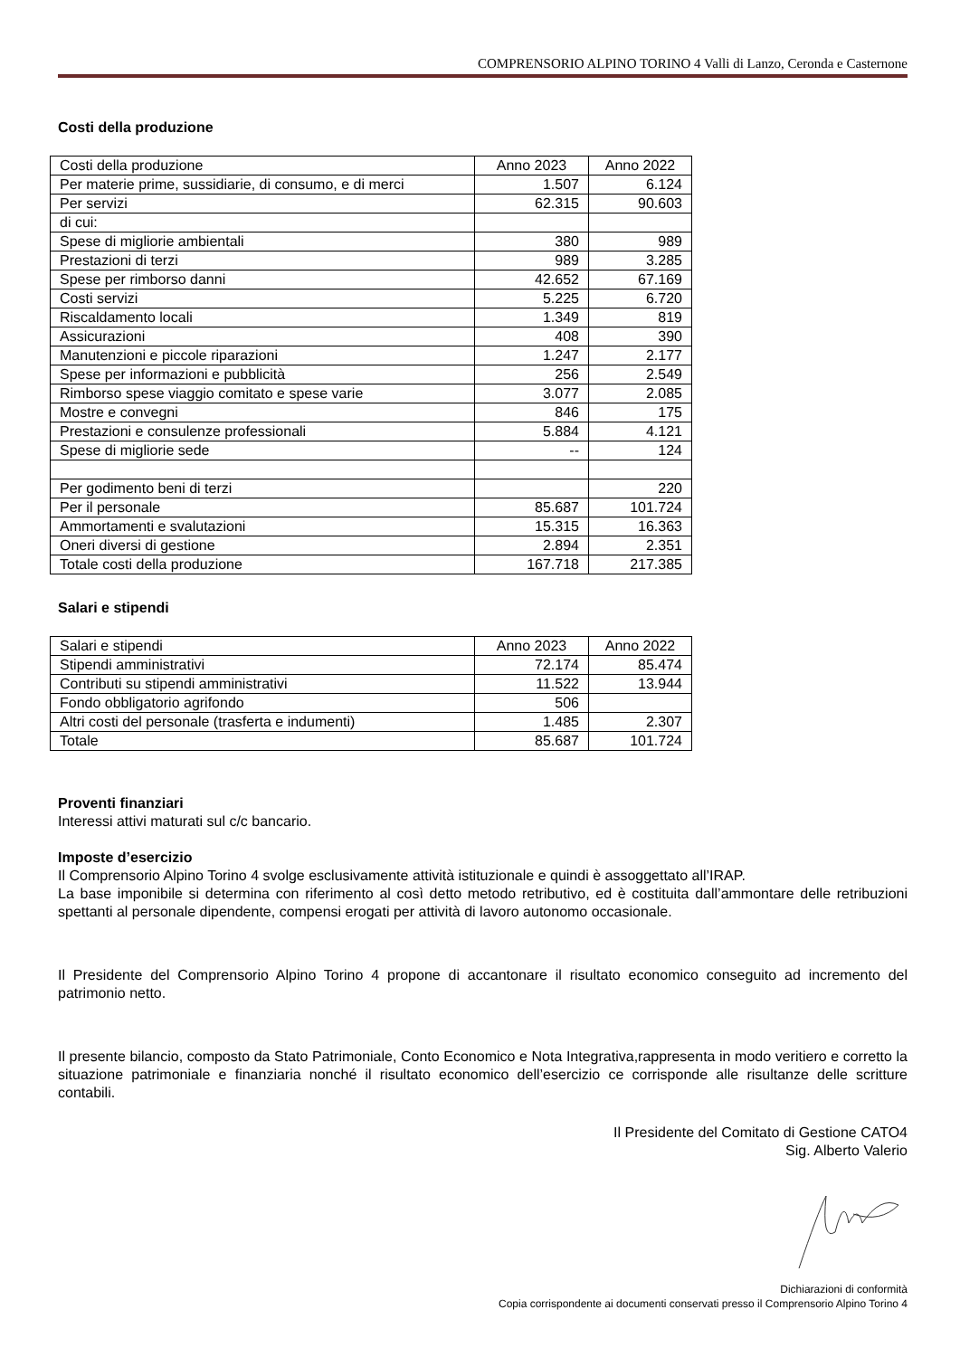COMPRENSORIO ALPINO TORINO 4 Valli di Lanzo, Ceronda e Casternone
Costi della produzione
| Costi della produzione | Anno 2023 | Anno 2022 |
| Per materie prime, sussidiarie, di consumo, e di merci | 1.507 | 6.124 |
| Per servizi | 62.315 | 90.603 |
| di cui: | | |
| Spese di migliorie ambientali | 380 | 989 |
| Prestazioni di terzi | 989 | 3.285 |
| Spese per rimborso danni | 42.652 | 67.169 |
| Costi servizi | 5.225 | 6.720 |
| Riscaldamento locali | 1.349 | 819 |
| Assicurazioni | 408 | 390 |
| Manutenzioni e piccole riparazioni | 1.247 | 2.177 |
| Spese per informazioni e pubblicità | 256 | 2.549 |
| Rimborso spese viaggio comitato e spese varie | 3.077 | 2.085 |
| Mostre e convegni | 846 | 175 |
| Prestazioni e consulenze professionali | 5.884 | 4.121 |
| Spese di migliorie sede | -- | 124 |
| Per godimento beni di terzi | | 220 |
| Per il personale | 85.687 | 101.724 |
| Ammortamenti e svalutazioni | 15.315 | 16.363 |
| Oneri diversi di gestione | 2.894 | 2.351 |
| Totale costi della produzione | 167.718 | 217.385 |
Salari e stipendi
| Salari e stipendi | Anno 2023 | Anno 2022 |
| Stipendi amministrativi | 72.174 | 85.474 |
| Contributi su stipendi amministrativi | 11.522 | 13.944 |
| Fondo obbligatorio agrifondo | 506 | |
| Altri costi del personale (trasferta e indumenti) | 1.485 | 2.307 |
| Totale | 85.687 | 101.724 |
Proventi finanziari
Interessi attivi maturati sul c/c bancario.
Imposte d’esercizio
Il Comprensorio Alpino Torino 4 svolge esclusivamente attività istituzionale e quindi è assoggettato all’IRAP.
La base imponibile si determina con riferimento al così detto metodo retributivo, ed è costituita dall’ammontare delle retribuzioni spettanti al personale dipendente, compensi erogati per attività di lavoro autonomo occasionale.
Il Presidente del Comprensorio Alpino Torino 4 propone di accantonare il risultato economico conseguito ad incremento del patrimonio netto.
Il presente bilancio, composto da Stato Patrimoniale, Conto Economico e Nota Integrativa,rappresenta in modo veritiero e corretto la situazione patrimoniale e finanziaria nonché il risultato economico dell’esercizio ce corrisponde alle risultanze delle scritture contabili.
Il Presidente del Comitato di Gestione CATO4
Sig. Alberto Valerio
Dichiarazioni di conformità
Copia corrispondente ai documenti conservati presso il Comprensorio Alpino Torino 4